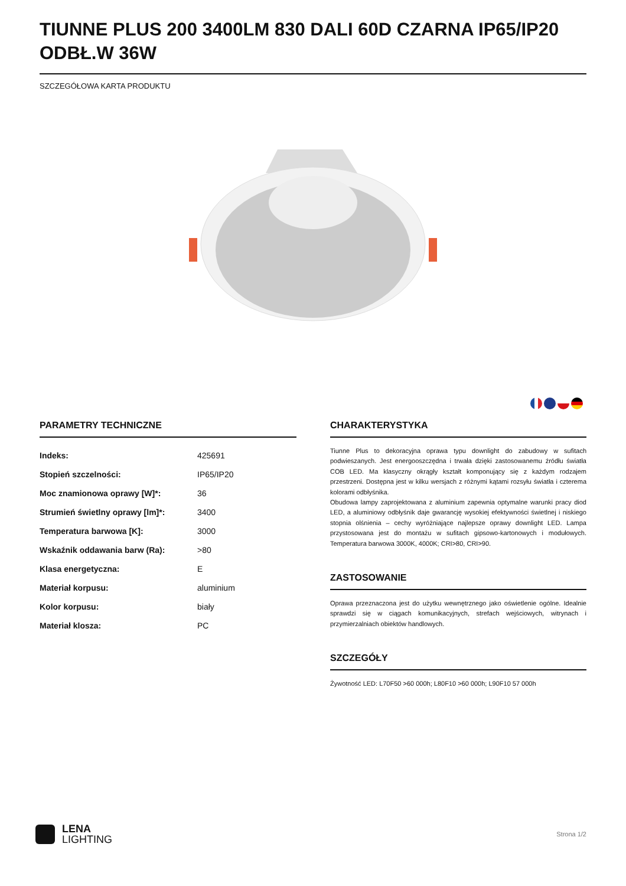TIUNNE PLUS 200 3400LM 830 DALI 60D CZARNA IP65/IP20 ODBŁ.W 36W
SZCZEGÓŁOWA KARTA PRODUKTU
PARAMETRY TECHNICZNE
| Indeks: | 425691 |
| Stopień szczelności: | IP65/IP20 |
| Moc znamionowa oprawy [W]*: | 36 |
| Strumień świetlny oprawy [lm]*: | 3400 |
| Temperatura barwowa [K]: | 3000 |
| Wskaźnik oddawania barw (Ra): | >80 |
| Klasa energetyczna: | E |
| Materiał korpusu: | aluminium |
| Kolor korpusu: | biały |
| Materiał klosza: | PC |
CHARAKTERYSTYKA
Tiunne Plus to dekoracyjna oprawa typu downlight do zabudowy w sufitach podwieszanych. Jest energooszczędna i trwała dzięki zastosowanemu źródłu światła COB LED. Ma klasyczny okrągły kształt komponujący się z każdym rodzajem przestrzeni. Dostępna jest w kilku wersjach z różnymi kątami rozsyłu światła i czterema kolorami odbłyśnika.
Obudowa lampy zaprojektowana z aluminium zapewnia optymalne warunki pracy diod LED, a aluminiowy odbłyśnik daje gwarancję wysokiej efektywności świetlnej i niskiego stopnia olśnienia – cechy wyróżniające najlepsze oprawy downlight LED. Lampa przystosowana jest do montażu w sufitach gipsowo-kartonowych i modułowych. Temperatura barwowa 3000K, 4000K; CRI>80, CRI>90.
ZASTOSOWANIE
Oprawa przeznaczona jest do użytku wewnętrznego jako oświetlenie ogólne. Idealnie sprawdzi się w ciągach komunikacyjnych, strefach wejściowych, witrynach i przymierzalniach obiektów handlowych.
SZCZEGÓŁY
Żywotność LED: L70F50 >60 000h; L80F10 >60 000h; L90F10 57 000h
LENA
LIGHTING
Strona 1/2